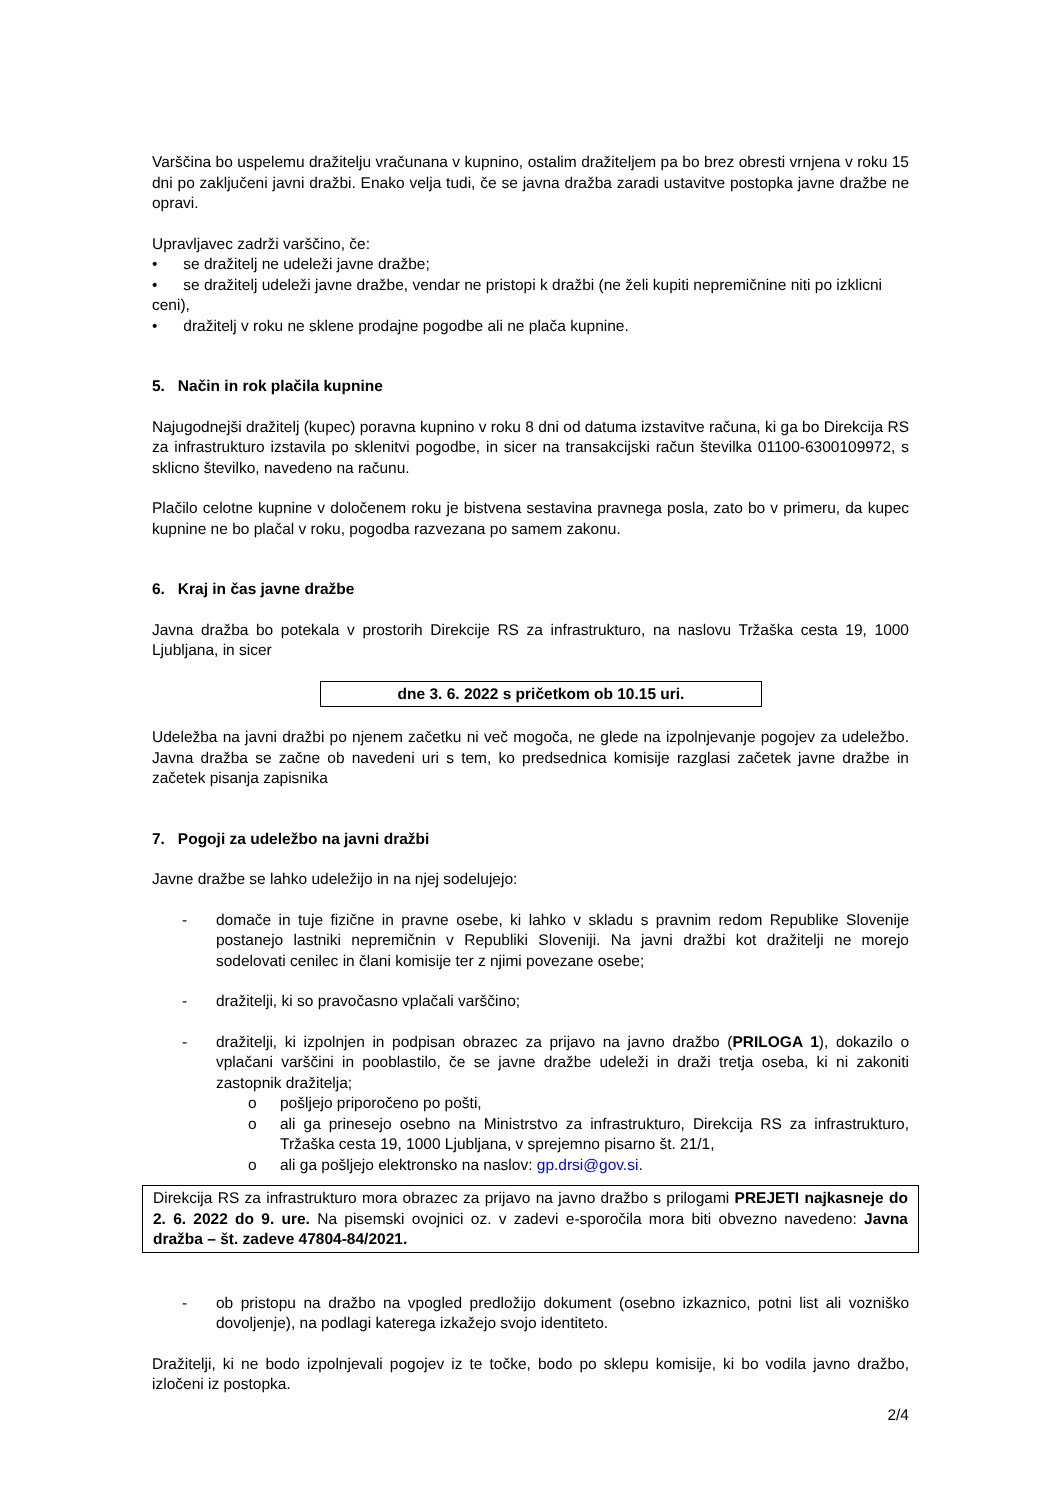Varščina bo uspelemu dražitelju vračunana v kupnino, ostalim dražiteljem pa bo brez obresti vrnjena v roku 15 dni po zaključeni javni dražbi. Enako velja tudi, če se javna dražba zaradi ustavitve postopka javne dražbe ne opravi.
Upravljavec zadrži varščino, če:
• se dražitelj ne udeleži javne dražbe;
• se dražitelj udeleži javne dražbe, vendar ne pristopi k dražbi (ne želi kupiti nepremičnine niti po izklicni ceni),
• dražitelj v roku ne sklene prodajne pogodbe ali ne plača kupnine.
5. Način in rok plačila kupnine
Najugodnejši dražitelj (kupec) poravna kupnino v roku 8 dni od datuma izstavitve računa, ki ga bo Direkcija RS za infrastrukturo izstavila po sklenitvi pogodbe, in sicer na transakcijski račun številka 01100-6300109972, s sklicno številko, navedeno na računu.
Plačilo celotne kupnine v določenem roku je bistvena sestavina pravnega posla, zato bo v primeru, da kupec kupnine ne bo plačal v roku, pogodba razvezana po samem zakonu.
6. Kraj in čas javne dražbe
Javna dražba bo potekala v prostorih Direkcije RS za infrastrukturo, na naslovu Tržaška cesta 19, 1000 Ljubljana, in sicer
dne 3. 6. 2022 s pričetkom ob 10.15 uri.
Udeležba na javni dražbi po njenem začetku ni več mogoča, ne glede na izpolnjevanje pogojev za udeležbo. Javna dražba se začne ob navedeni uri s tem, ko predsednica komisije razglasi začetek javne dražbe in začetek pisanja zapisnika
7. Pogoji za udeležbo na javni dražbi
Javne dražbe se lahko udeležijo in na njej sodelujejo:
- domače in tuje fizične in pravne osebe, ki lahko v skladu s pravnim redom Republike Slovenije postanejo lastniki nepremičnin v Republiki Sloveniji. Na javni dražbi kot dražitelji ne morejo sodelovati cenilec in člani komisije ter z njimi povezane osebe;
- dražitelji, ki so pravočasno vplačali varščino;
- dražitelji, ki izpolnjen in podpisan obrazec za prijavo na javno dražbo (PRILOGA 1), dokazilo o vplačani varščini in pooblastilo, če se javne dražbe udeleži in draži tretja oseba, ki ni zakoniti zastopnik dražitelja;
o pošljejo priporočeno po pošti,
o ali ga prinesejo osebno na Ministrstvo za infrastrukturo, Direkcija RS za infrastrukturo, Tržaška cesta 19, 1000 Ljubljana, v sprejemno pisarno št. 21/1,
o ali ga pošljejo elektronsko na naslov: gp.drsi@gov.si.
Direkcija RS za infrastrukturo mora obrazec za prijavo na javno dražbo s prilogami PREJETI najkasneje do 2. 6. 2022 do 9. ure. Na pisemski ovojnici oz. v zadevi e-sporočila mora biti obvezno navedeno: Javna dražba – št. zadeve 47804-84/2021.
- ob pristopu na dražbo na vpogled predložijo dokument (osebno izkaznico, potni list ali vozniško dovoljenje), na podlagi katerega izkažejo svojo identiteto.
Dražitelji, ki ne bodo izpolnjevali pogojev iz te točke, bodo po sklepu komisije, ki bo vodila javno dražbo, izločeni iz postopka.
2/4